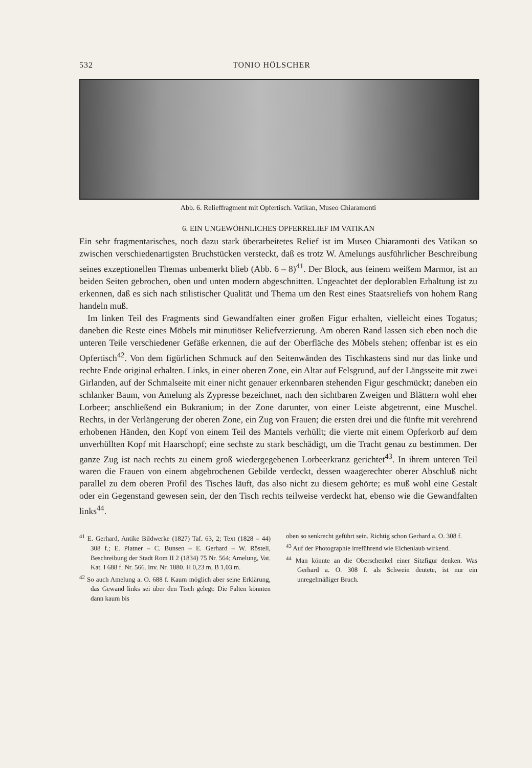532 TONIO HÖLSCHER
Abb. 6. Relieffragment mit Opfertisch. Vatikan, Museo Chiaramonti
6. EIN UNGEWÖHNLICHES OPFERRELIEF IM VATIKAN
Ein sehr fragmentarisches, noch dazu stark überarbeitetes Relief ist im Museo Chiaramonti des Vatikan so zwischen verschiedenartigsten Bruchstücken versteckt, daß es trotz W. Amelungs ausführlicher Beschreibung seines exzeptionellen Themas unbemerkt blieb (Abb. 6 – 8)<sup>41</sup>. Der Block, aus feinem weißem Marmor, ist an beiden Seiten gebrochen, oben und unten modern abgeschnitten. Ungeachtet der deplorablen Erhaltung ist zu erkennen, daß es sich nach stilistischer Qualität und Thema um den Rest eines Staatsreliefs von hohem Rang handeln muß.
Im linken Teil des Fragments sind Gewandfalten einer großen Figur erhalten, vielleicht eines Togatus; daneben die Reste eines Möbels mit minutiöser Reliefverzierung. Am oberen Rand lassen sich eben noch die unteren Teile verschiedener Gefäße erkennen, die auf der Oberfläche des Möbels stehen; offenbar ist es ein Opfertisch<sup>42</sup>. Von dem figürlichen Schmuck auf den Seitenwänden des Tischkastens sind nur das linke und rechte Ende original erhalten. Links, in einer oberen Zone, ein Altar auf Felsgrund, auf der Längsseite mit zwei Girlanden, auf der Schmalseite mit einer nicht genauer erkennbaren stehenden Figur geschmückt; daneben ein schlanker Baum, von Amelung als Zypresse bezeichnet, nach den sichtbaren Zweigen und Blättern wohl eher Lorbeer; anschließend ein Bukranium; in der Zone darunter, von einer Leiste abgetrennt, eine Muschel. Rechts, in der Verlängerung der oberen Zone, ein Zug von Frauen; die ersten drei und die fünfte mit verehrend erhobenen Händen, den Kopf von einem Teil des Mantels verhüllt; die vierte mit einem Opferkorb auf dem unverhüllten Kopf mit Haarschopf; eine sechste zu stark beschädigt, um die Tracht genau zu bestimmen. Der ganze Zug ist nach rechts zu einem groß wiedergegebenen Lorbeerkranz gerichtet<sup>43</sup>. In ihrem unteren Teil waren die Frauen von einem abgebrochenen Gebilde verdeckt, dessen waagerechter oberer Abschluß nicht parallel zu dem oberen Profil des Tisches läuft, das also nicht zu diesem gehörte; es muß wohl eine Gestalt oder ein Gegenstand gewesen sein, der den Tisch rechts teilweise verdeckt hat, ebenso wie die Gewandfalten links<sup>44</sup>.
<sup>41</sup> E. Gerhard, Antike Bildwerke (1827) Taf. 63, 2; Text (1828 – 44) 308 f.; E. Platner – C. Bunsen – E. Gerhard – W. Röstell, Beschreibung der Stadt Rom II 2 (1834) 75 Nr. 564; Amelung, Vat. Kat. I 688 f. Nr. 566. Inv. Nr. 1880. H 0,23 m, B 1,03 m.
<sup>42</sup> So auch Amelung a. O. 688 f. Kaum möglich aber seine Erklärung, das Gewand links sei über den Tisch gelegt: Die Falten könnten dann kaum bis
oben so senkrecht geführt sein. Richtig schon Gerhard a. O. 308 f.
<sup>43</sup> Auf der Photographie irreführend wie Eichenlaub wirkend.
<sup>44</sup> Man könnte an die Oberschenkel einer Sitzfigur denken. Was Gerhard a. O. 308 f. als Schwein deutete, ist nur ein unregelmäßiger Bruch.